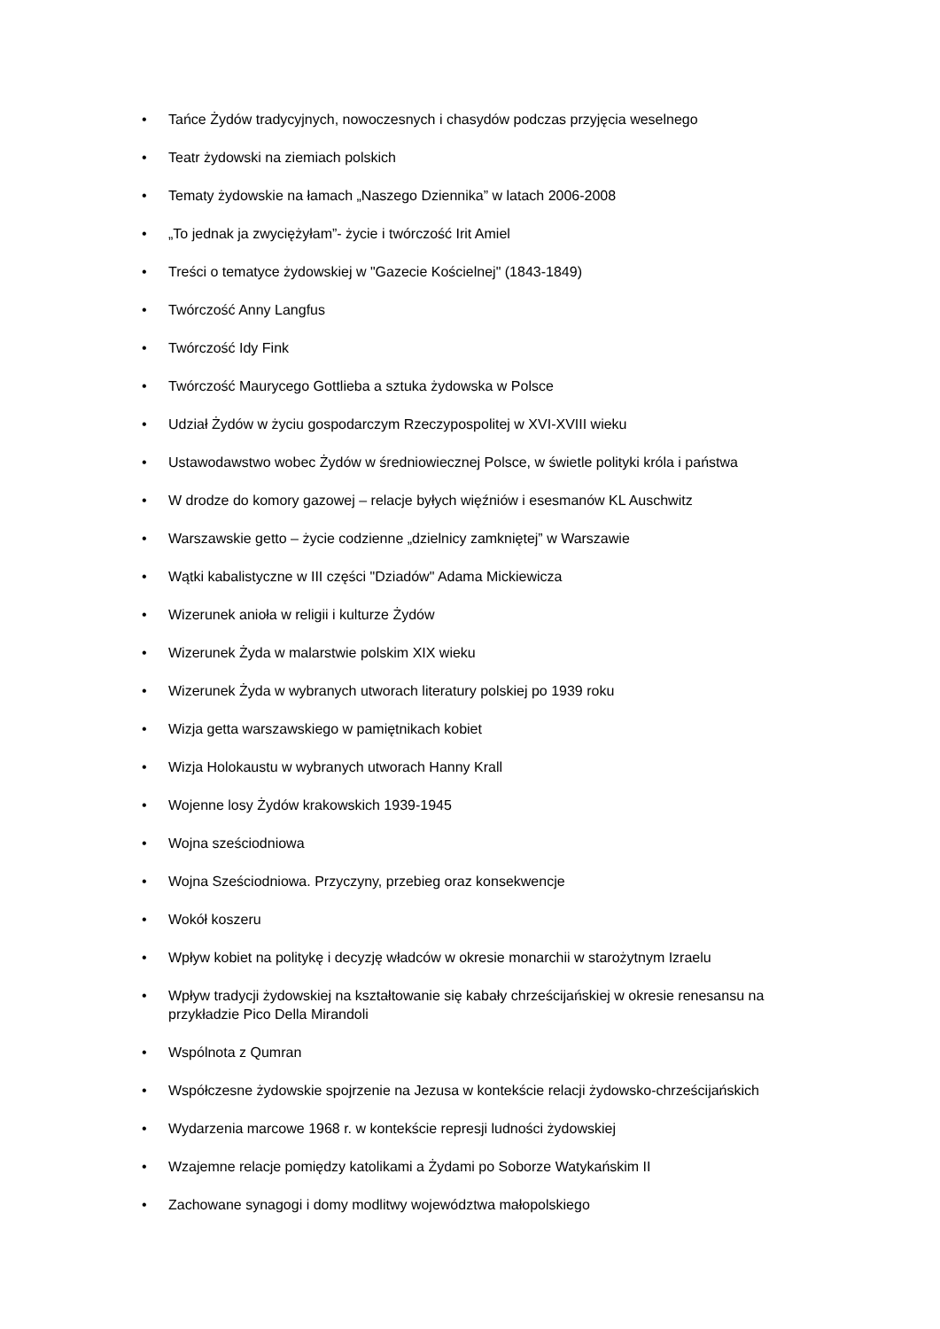• Tańce Żydów tradycyjnych, nowoczesnych i chasydów podczas przyjęcia weselnego
• Teatr żydowski na ziemiach polskich
• Tematy żydowskie na łamach „Naszego Dziennika” w latach 2006-2008
• „To jednak ja zwyciężyłam”- życie i twórczość Irit Amiel
• Treści o tematyce żydowskiej w "Gazecie Kościelnej" (1843-1849)
• Twórczość Anny Langfus
• Twórczość Idy Fink
• Twórczość Maurycego Gottlieba a sztuka żydowska w Polsce
• Udział Żydów w życiu gospodarczym Rzeczypospolitej w XVI-XVIII wieku
• Ustawodawstwo wobec Żydów w średniowiecznej Polsce, w świetle polityki króla i państwa
• W drodze do komory gazowej – relacje byłych więźniów i esesmanów KL Auschwitz
• Warszawskie getto – życie codzienne „dzielnicy zamkniętej” w Warszawie
• Wątki kabalistyczne w III części "Dziadów" Adama Mickiewicza
• Wizerunek anioła w religii i kulturze Żydów
• Wizerunek Żyda w malarstwie polskim XIX wieku
• Wizerunek Żyda w wybranych utworach literatury polskiej po 1939 roku
• Wizja getta warszawskiego w pamiętnikach kobiet
• Wizja Holokaustu w wybranych utworach Hanny Krall
• Wojenne losy Żydów krakowskich 1939-1945
• Wojna sześciodniowa
• Wojna Sześciodniowa. Przyczyny, przebieg oraz konsekwencje
• Wokół koszeru
• Wpływ kobiet na politykę i decyzję władców w okresie monarchii w starożytnym Izraelu
• Wpływ tradycji żydowskiej na kształtowanie się kabały chrześcijańskiej w okresie renesansu na przykładzie Pico Della Mirandoli
• Wspólnota z Qumran
• Współczesne żydowskie spojrzenie na Jezusa w kontekście relacji żydowsko-chrześcijańskich
• Wydarzenia marcowe 1968 r. w kontekście represji ludności żydowskiej
• Wzajemne relacje pomiędzy katolikami a Żydami po Soborze Watykańskim II
• Zachowane synagogi i domy modlitwy województwa małopolskiego